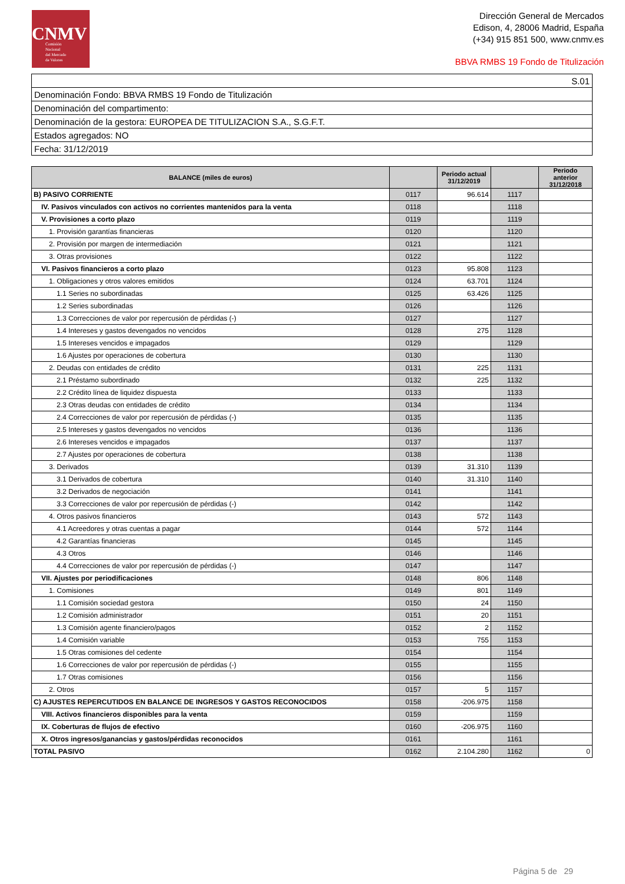CNMV
Comisión
Nacional
del Mercado
de Valores
Dirección General de Mercados
Edison, 4, 28006 Madrid, España
(+34) 915 851 500, www.cnmv.es
BBVA RMBS 19 Fondo de Titulización
| S.01 |
| Denominación Fondo: BBVA RMBS 19 Fondo de Titulización |
| Denominación del compartimento: |
| Denominación de la gestora: EUROPEA DE TITULIZACION S.A., S.G.F.T. |
| Estados agregados: NO |
| Fecha: 31/12/2019 |
| BALANCE (miles de euros) | | Periodo actual 31/12/2019 | | Periodo anterior 31/12/2018 |
| --- | --- | --- | --- | --- |
| B) PASIVO CORRIENTE | 0117 | 96.614 | 1117 | |
| IV. Pasivos vinculados con activos no corrientes mantenidos para la venta | 0118 | | 1118 | |
| V. Provisiones a corto plazo | 0119 | | 1119 | |
| 1. Provisión garantías financieras | 0120 | | 1120 | |
| 2. Provisión por margen de intermediación | 0121 | | 1121 | |
| 3. Otras provisiones | 0122 | | 1122 | |
| VI. Pasivos financieros a corto plazo | 0123 | 95.808 | 1123 | |
| 1. Obligaciones y otros valores emitidos | 0124 | 63.701 | 1124 | |
| 1.1 Series no subordinadas | 0125 | 63.426 | 1125 | |
| 1.2 Series subordinadas | 0126 | | 1126 | |
| 1.3 Correcciones de valor por repercusión de pérdidas (-) | 0127 | | 1127 | |
| 1.4 Intereses y gastos devengados no vencidos | 0128 | 275 | 1128 | |
| 1.5 Intereses vencidos e impagados | 0129 | | 1129 | |
| 1.6 Ajustes por operaciones de cobertura | 0130 | | 1130 | |
| 2. Deudas con entidades de crédito | 0131 | 225 | 1131 | |
| 2.1 Préstamo subordinado | 0132 | 225 | 1132 | |
| 2.2 Crédito línea de liquidez dispuesta | 0133 | | 1133 | |
| 2.3 Otras deudas con entidades de crédito | 0134 | | 1134 | |
| 2.4 Correcciones de valor por repercusión de pérdidas (-) | 0135 | | 1135 | |
| 2.5 Intereses y gastos devengados no vencidos | 0136 | | 1136 | |
| 2.6 Intereses vencidos e impagados | 0137 | | 1137 | |
| 2.7 Ajustes por operaciones de cobertura | 0138 | | 1138 | |
| 3. Derivados | 0139 | 31.310 | 1139 | |
| 3.1 Derivados de cobertura | 0140 | 31.310 | 1140 | |
| 3.2 Derivados de negociación | 0141 | | 1141 | |
| 3.3 Correcciones de valor por repercusión de pérdidas (-) | 0142 | | 1142 | |
| 4. Otros pasivos financieros | 0143 | 572 | 1143 | |
| 4.1 Acreedores y otras cuentas a pagar | 0144 | 572 | 1144 | |
| 4.2 Garantías financieras | 0145 | | 1145 | |
| 4.3 Otros | 0146 | | 1146 | |
| 4.4 Correcciones de valor por repercusión de pérdidas (-) | 0147 | | 1147 | |
| VII. Ajustes por periodificaciones | 0148 | 806 | 1148 | |
| 1. Comisiones | 0149 | 801 | 1149 | |
| 1.1 Comisión sociedad gestora | 0150 | 24 | 1150 | |
| 1.2 Comisión administrador | 0151 | 20 | 1151 | |
| 1.3 Comisión agente financiero/pagos | 0152 | 2 | 1152 | |
| 1.4 Comisión variable | 0153 | 755 | 1153 | |
| 1.5 Otras comisiones del cedente | 0154 | | 1154 | |
| 1.6 Correcciones de valor por repercusión de pérdidas (-) | 0155 | | 1155 | |
| 1.7 Otras comisiones | 0156 | | 1156 | |
| 2. Otros | 0157 | 5 | 1157 | |
| C) AJUSTES REPERCUTIDOS EN BALANCE DE INGRESOS Y GASTOS RECONOCIDOS | 0158 | -206.975 | 1158 | |
| VIII. Activos financieros disponibles para la venta | 0159 | | 1159 | |
| IX. Coberturas de flujos de efectivo | 0160 | -206.975 | 1160 | |
| X. Otros ingresos/ganancias y gastos/pérdidas reconocidos | 0161 | | 1161 | |
| TOTAL PASIVO | 0162 | 2.104.280 | 1162 | 0 |
Página 5 de 29